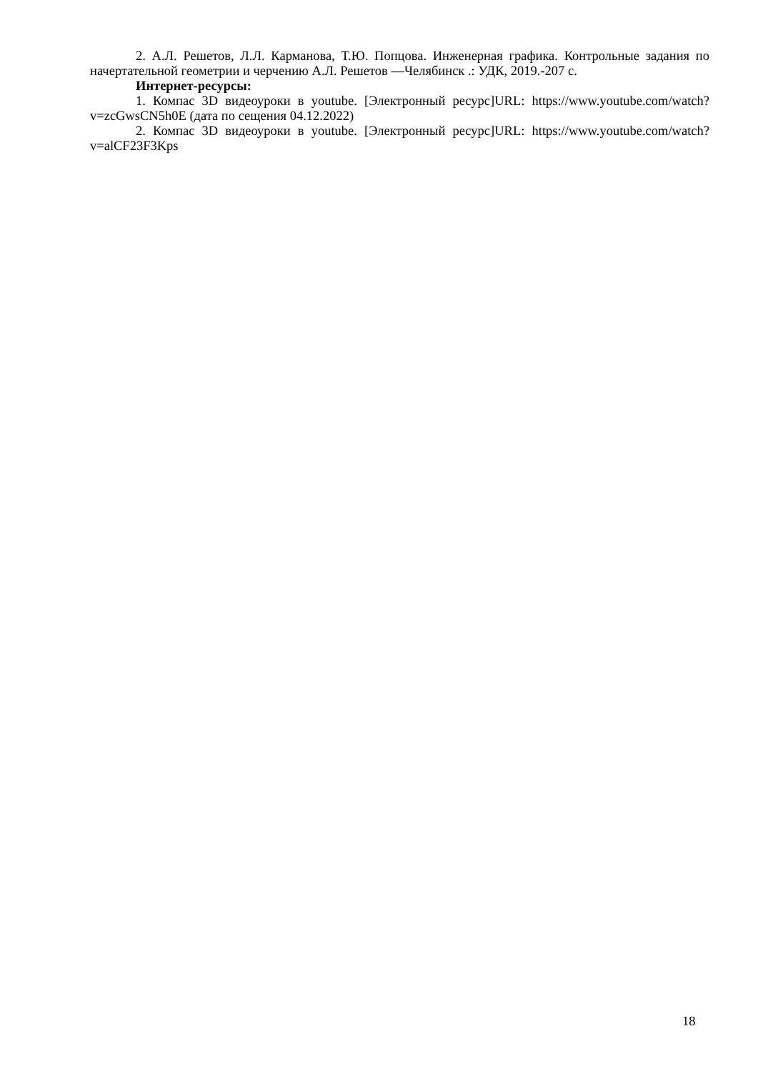2. А.Л. Решетов, Л.Л. Карманова, Т.Ю. Попцова. Инженерная графика. Контрольные задания по начертательной геометрии и черчению А.Л. Решетов —Челябинск .: УДК, 2019.-207 с.
Интернет-ресурсы:
1. Компас 3D видеоуроки в youtube. [Электронный ресурс]URL: https://www.youtube.com/watch?v=zcGwsCN5h0E (дата по сещения 04.12.2022)
2. Компас 3D видеоуроки в youtube. [Электронный ресурс]URL: https://www.youtube.com/watch?v=alCF23F3Kps
18